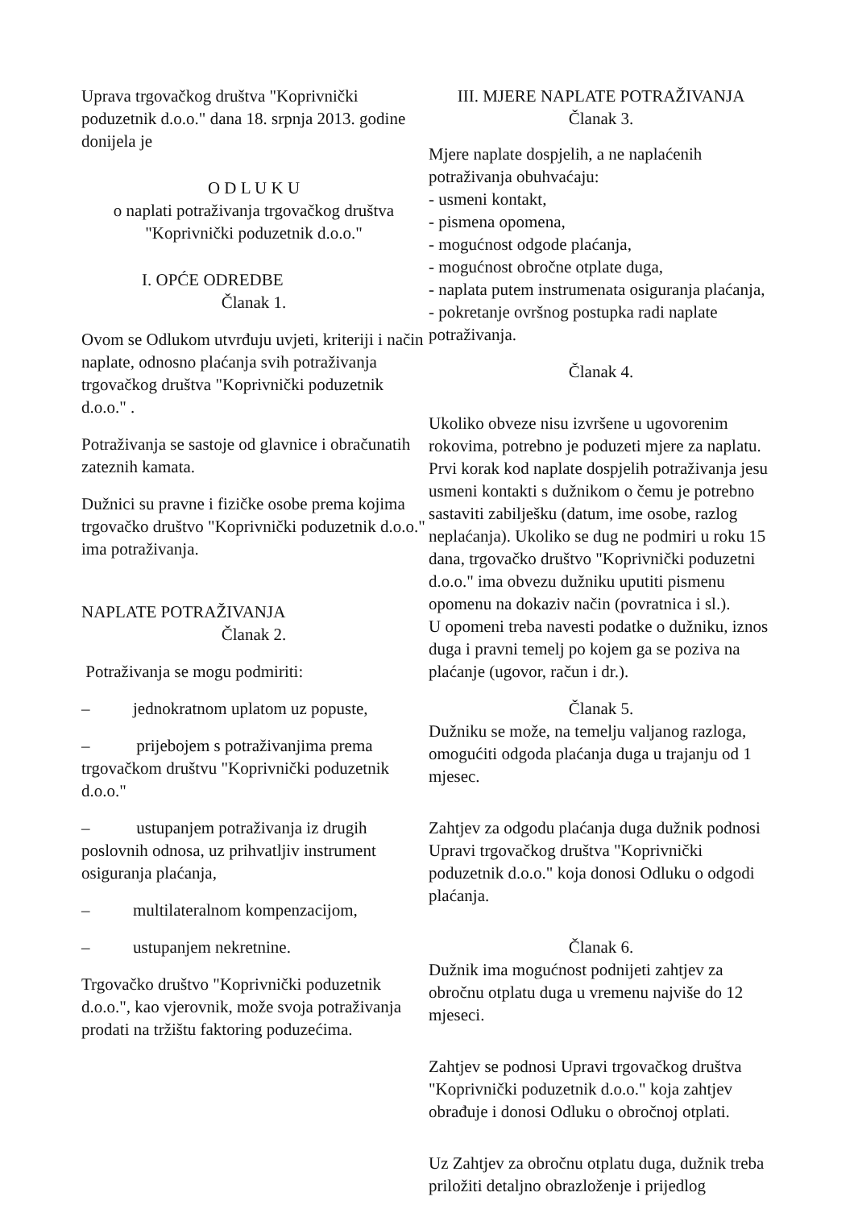Uprava trgovačkog društva "Koprivnički poduzetnik d.o.o." dana 18. srpnja 2013. godine donijela je
O D L U K U
o naplati potraživanja trgovačkog društva "Koprivnički poduzetnik d.o.o."
I. OPĆE ODREDBE
Članak 1.
Ovom se Odlukom utvrđuju uvjeti, kriteriji i način naplate, odnosno plaćanja svih potraživanja trgovačkog društva "Koprivnički poduzetnik d.o.o." .
Potraživanja se sastoje od glavnice i obračunatih zateznih kamata.
Dužnici su pravne i fizičke osobe prema kojima trgovačko društvo "Koprivnički poduzetnik d.o.o." ima potraživanja.
NAPLATE POTRAŽIVANJA
Članak 2.
Potraživanja se mogu podmiriti:
– jednokratnom uplatom uz popuste,
– prijebojem s potraživanjima prema trgovačkom društvu "Koprivnički poduzetnik d.o.o."
– ustupanjem potraživanja iz drugih poslovnih odnosa, uz prihvatljiv instrument osiguranja plaćanja,
– multilateralnom kompenzacijom,
– ustupanjem nekretnine.
Trgovačko društvo "Koprivnički poduzetnik d.o.o.", kao vjerovnik, može svoja potraživanja prodati na tržištu faktoring poduzećima.
III. MJERE NAPLATE POTRAŽIVANJA
Članak 3.
Mjere naplate dospjelih, a ne naplaćenih potraživanja obuhvaćaju:
- usmeni kontakt,
- pismena opomena,
- mogućnost odgode plaćanja,
- mogućnost obročne otplate duga,
- naplata putem instrumenata osiguranja plaćanja,
- pokretanje ovršnog postupka radi naplate potraživanja.
Članak 4.
Ukoliko obveze nisu izvršene u ugovorenim rokovima, potrebno je poduzeti mjere za naplatu. Prvi korak kod naplate dospjelih potraživanja jesu usmeni kontakti s dužnikom o čemu je potrebno sastaviti zabilješku (datum, ime osobe, razlog neplaćanja). Ukoliko se dug ne podmiri u roku 15 dana, trgovačko društvo "Koprivnički poduzetni d.o.o." ima obvezu dužniku uputiti pismenu opomenu na dokaziv način (povratnica i sl.).
U opomeni treba navesti podatke o dužniku, iznos duga i pravni temelj po kojem ga se poziva na plaćanje (ugovor, račun i dr.).
Članak 5.
Dužniku se može, na temelju valjanog razloga, omogućiti odgoda plaćanja duga u trajanju od 1 mjesec.
Zahtjev za odgodu plaćanja duga dužnik podnosi Upravi trgovačkog društva "Koprivnički poduzetnik d.o.o." koja donosi Odluku o odgodi plaćanja.
Članak 6.
Dužnik ima mogućnost podnijeti zahtjev za obročnu otplatu duga u vremenu najviše do 12 mjeseci.
Zahtjev se podnosi Upravi trgovačkog društva "Koprivnički poduzetnik d.o.o." koja zahtjev obrađuje i donosi Odluku o obročnoj otplati.
Uz Zahtjev za obročnu otplatu duga, dužnik treba priložiti detaljno obrazloženje i prijedlog